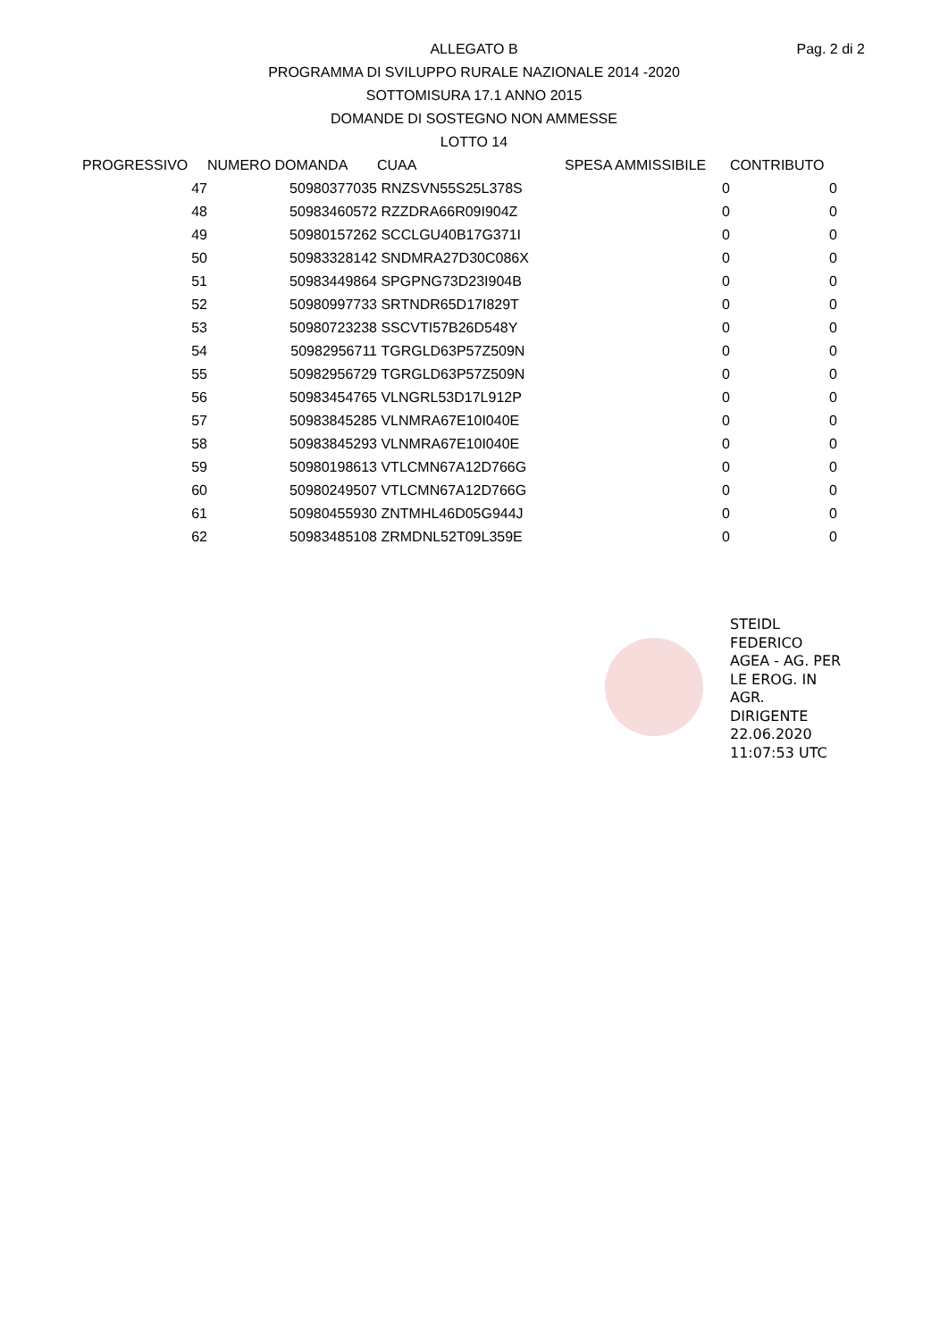Pag. 2 di 2
ALLEGATO B
PROGRAMMA DI SVILUPPO RURALE NAZIONALE 2014 -2020
SOTTOMISURA 17.1 ANNO 2015
DOMANDE DI SOSTEGNO NON AMMESSE
LOTTO 14
| PROGRESSIVO | NUMERO DOMANDA | CUAA | SPESA AMMISSIBILE | CONTRIBUTO |
| --- | --- | --- | --- | --- |
| 47 | 50980377035 | RNZSVN55S25L378S | 0 | 0 |
| 48 | 50983460572 | RZZDRA66R09I904Z | 0 | 0 |
| 49 | 50980157262 | SCCLGU40B17G371I | 0 | 0 |
| 50 | 50983328142 | SNDMRA27D30C086X | 0 | 0 |
| 51 | 50983449864 | SPGPNG73D23I904B | 0 | 0 |
| 52 | 50980997733 | SRTNDR65D17I829T | 0 | 0 |
| 53 | 50980723238 | SSCVTI57B26D548Y | 0 | 0 |
| 54 | 50982956711 | TGRGLD63P57Z509N | 0 | 0 |
| 55 | 50982956729 | TGRGLD63P57Z509N | 0 | 0 |
| 56 | 50983454765 | VLNGRL53D17L912P | 0 | 0 |
| 57 | 50983845285 | VLNMRA67E10I040E | 0 | 0 |
| 58 | 50983845293 | VLNMRA67E10I040E | 0 | 0 |
| 59 | 50980198613 | VTLCMN67A12D766G | 0 | 0 |
| 60 | 50980249507 | VTLCMN67A12D766G | 0 | 0 |
| 61 | 50980455930 | ZNTMHL46D05G944J | 0 | 0 |
| 62 | 50983485108 | ZRMDNL52T09L359E | 0 | 0 |
STEIDL
FEDERICO
AGEA - AG. PER
LE EROG. IN
AGR.
DIRIGENTE
22.06.2020
11:07:53 UTC